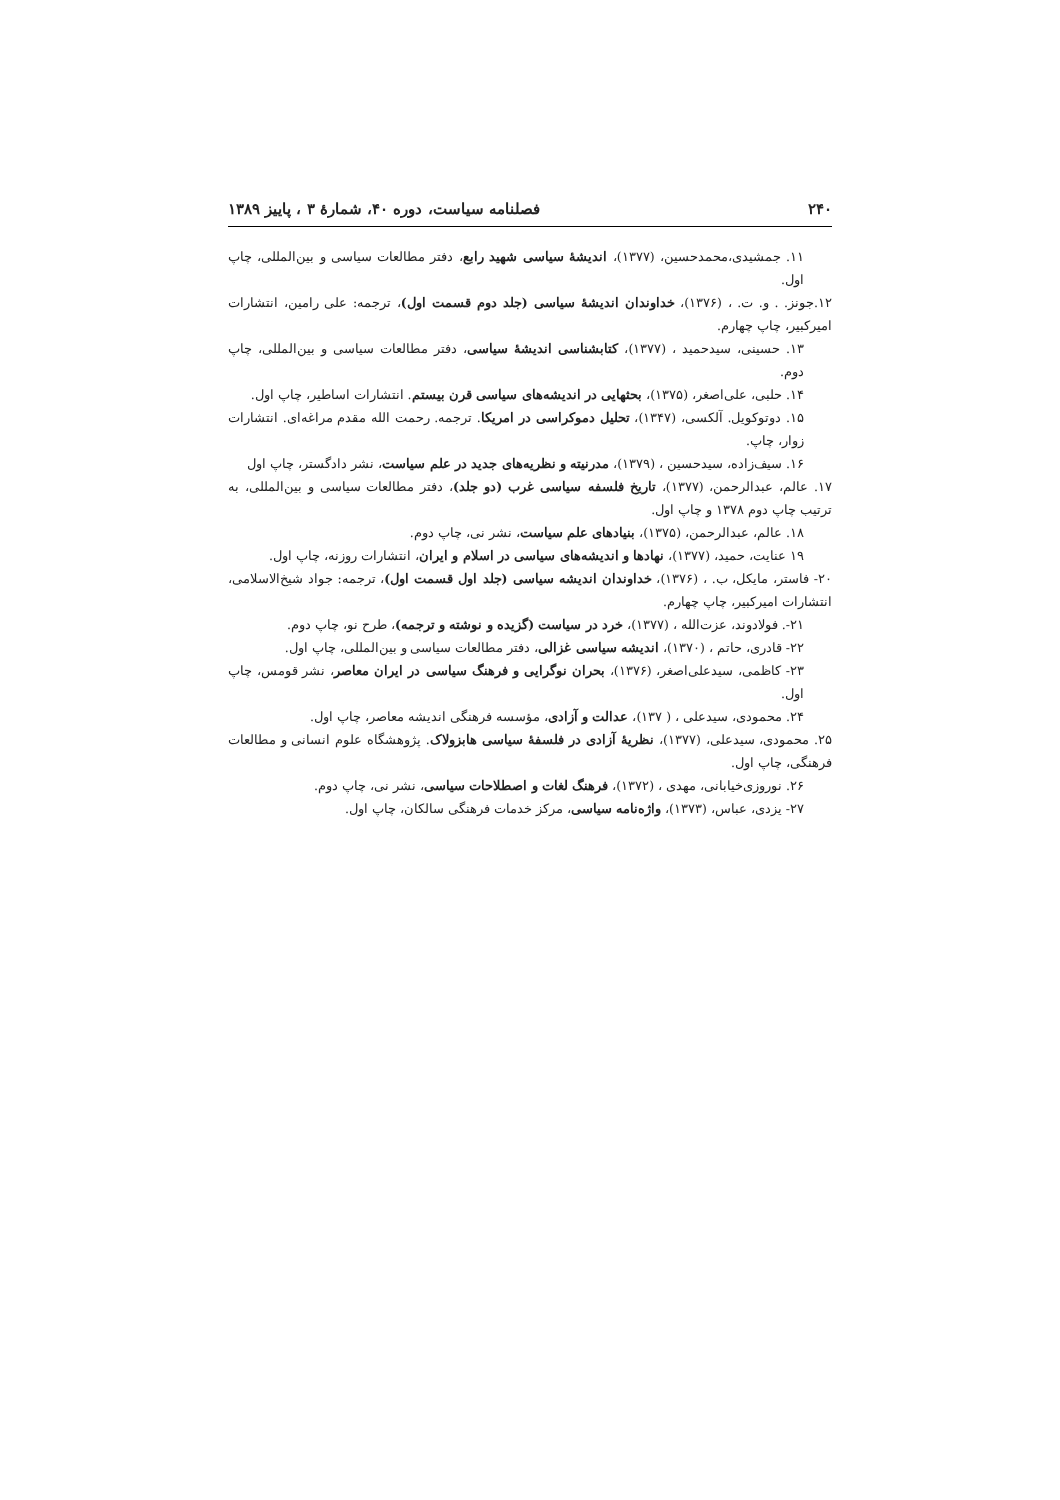۲۴۰ فصلنامه سیاست، دوره ۴۰، شمارهٔ ۳ ، پاییز ۱۳۸۹
۱۱. جمشیدی،محمدحسین، (۱۳۷۷)، اندیشهٔ سیاسی شهید رابع، دفتر مطالعات سیاسی و بین‌المللی، چاپ اول.
۱۲.جونز. . و. ت. ، (۱۳۷۶)، خداوندان اندیشهٔ سیاسی (جلد دوم قسمت اول)، ترجمه: علی رامین، انتشارات امیرکبیر، چاپ چهارم.
۱۳. حسینی، سیدحمید ، (۱۳۷۷)، کتابشناسی اندیشهٔ سیاسی، دفتر مطالعات سیاسی و بین‌المللی، چاپ دوم.
۱۴. حلبی، علی‌اصغر، (۱۳۷۵)، بحثهایی در اندیشه‌های سیاسی قرن بیستم. انتشارات اساطیر، چاپ اول.
۱۵. دوتوکویل. آلکسی، (۱۳۴۷)، تحلیل دموکراسی در امریکا. ترجمه. رحمت الله مقدم مراغه‌ای. انتشارات زوار، چاپ.
۱۶. سیف‌زاده، سیدحسین ، (۱۳۷۹)، مدرنیته و نظریه‌های جدید در علم سیاست، نشر دادگستر، چاپ اول
۱۷. عالم، عبدالرحمن، (۱۳۷۷)، تاریخ فلسفه سیاسی غرب (دو جلد)، دفتر مطالعات سیاسی و بین‌المللی، به ترتیب چاپ دوم ۱۳۷۸ و چاپ اول.
۱۸. عالم، عبدالرحمن، (۱۳۷۵)، بنیادهای علم سیاست، نشر نی، چاپ دوم.
۱۹ عنایت، حمید، (۱۳۷۷)، نهادها و اندیشه‌های سیاسی در اسلام و ایران، انتشارات روزنه، چاپ اول.
۲۰- فاستر، مایکل، ب. ، (۱۳۷۶)، خداوندان اندیشه سیاسی (جلد اول قسمت اول)، ترجمه: جواد شیخ‌الاسلامی، انتشارات امیرکبیر، چاپ چهارم.
۲۱-. فولادوند، عزت‌الله ، (۱۳۷۷)، خرد در سیاست (گزیده و نوشته و ترجمه)، طرح نو، چاپ دوم.
۲۲- قادری، حاتم ، (۱۳۷۰)، اندیشه سیاسی غزالی، دفتر مطالعات سیاسی و بین‌المللی، چاپ اول.
۲۳- کاظمی، سیدعلی‌اصغر، (۱۳۷۶)، بحران نوگرایی و فرهنگ سیاسی در ایران معاصر، نشر قومس، چاپ اول.
۲۴. محمودی، سیدعلی ، ( ۱۳۷)، عدالت و آزادی، مؤسسه فرهنگی اندیشه معاصر، چاپ اول.
۲۵. محمودی، سیدعلی، (۱۳۷۷)، نظریهٔ آزادی در فلسفهٔ سیاسی هابزولاک. پژوهشگاه علوم انسانی و مطالعات فرهنگی، چاپ اول.
۲۶. نوروزی‌خیابانی، مهدی ، (۱۳۷۲)، فرهنگ لغات و اصطلاحات سیاسی، نشر نی، چاپ دوم.
۲۷- یزدی، عباس، (۱۳۷۳)، واژه‌نامه سیاسی، مرکز خدمات فرهنگی سالکان، چاپ اول.